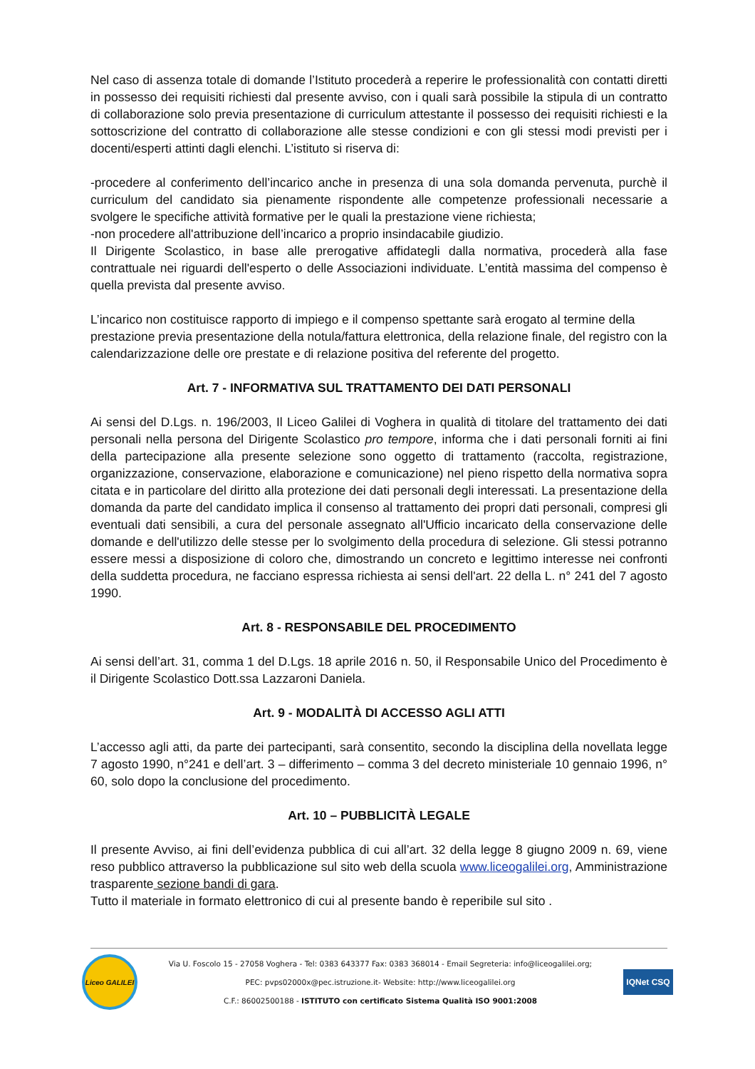Nel caso di assenza totale di domande l’Istituto procederà a reperire le professionalità con contatti diretti in possesso dei requisiti richiesti dal presente avviso, con i quali sarà possibile la stipula di un contratto di collaborazione solo previa presentazione di curriculum attestante il possesso dei requisiti richiesti e la sottoscrizione del contratto di collaborazione alle stesse condizioni e con gli stessi modi previsti per i docenti/esperti attinti dagli elenchi. L’istituto si riserva di:
-procedere al conferimento dell’incarico anche in presenza di una sola domanda pervenuta, purchè il curriculum del candidato sia pienamente rispondente alle competenze professionali necessarie a svolgere le specifiche attività formative per le quali la prestazione viene richiesta;
-non procedere all'attribuzione dell’incarico a proprio insindacabile giudizio.
Il Dirigente Scolastico, in base alle prerogative affidategli dalla normativa, procederà alla fase contrattuale nei riguardi dell'esperto o delle Associazioni individuate. L’entità massima del compenso è quella prevista dal presente avviso.
L’incarico non costituisce rapporto di impiego e il compenso spettante sarà erogato al termine della prestazione previa presentazione della notula/fattura elettronica, della relazione finale, del registro con la calendarizzazione delle ore prestate e di relazione positiva del referente del progetto.
Art. 7 - INFORMATIVA SUL TRATTAMENTO DEI DATI PERSONALI
Ai sensi del D.Lgs. n. 196/2003, Il Liceo Galilei di Voghera in qualità di titolare del trattamento dei dati personali nella persona del Dirigente Scolastico pro tempore, informa che i dati personali forniti ai fini della partecipazione alla presente selezione sono oggetto di trattamento (raccolta, registrazione, organizzazione, conservazione, elaborazione e comunicazione) nel pieno rispetto della normativa sopra citata e in particolare del diritto alla protezione dei dati personali degli interessati. La presentazione della domanda da parte del candidato implica il consenso al trattamento dei propri dati personali, compresi gli eventuali dati sensibili, a cura del personale assegnato all'Ufficio incaricato della conservazione delle domande e dell'utilizzo delle stesse per lo svolgimento della procedura di selezione. Gli stessi potranno essere messi a disposizione di coloro che, dimostrando un concreto e legittimo interesse nei confronti della suddetta procedura, ne facciano espressa richiesta ai sensi dell'art. 22 della L. n° 241 del 7 agosto 1990.
Art. 8 - RESPONSABILE DEL PROCEDIMENTO
Ai sensi dell’art. 31, comma 1 del D.Lgs. 18 aprile 2016 n. 50, il Responsabile Unico del Procedimento è il Dirigente Scolastico Dott.ssa Lazzaroni Daniela.
Art. 9 - MODALITÀ DI ACCESSO AGLI ATTI
L’accesso agli atti, da parte dei partecipanti, sarà consentito, secondo la disciplina della novellata legge 7 agosto 1990, n°241 e dell’art. 3 – differimento – comma 3 del decreto ministeriale 10 gennaio 1996, n° 60, solo dopo la conclusione del procedimento.
Art. 10 – PUBBLICITÀ LEGALE
Il presente Avviso, ai fini dell’evidenza pubblica di cui all’art. 32 della legge 8 giugno 2009 n. 69, viene reso pubblico attraverso la pubblicazione sul sito web della scuola www.liceogalilei.org, Amministrazione trasparente sezione bandi di gara.
Tutto il materiale in formato elettronico di cui al presente bando è reperibile sul sito .
Liceo GALILEI
Via U. Foscolo 15 - 27058 Voghera - Tel: 0383 643377 Fax: 0383 368014 - Email Segreteria: info@liceogalilei.org;
PEC: pvps02000x@pec.istruzione.it- Website: http://www.liceogalilei.org
C.F.: 86002500188 - ISTITUTO con certificato Sistema Qualità ISO 9001:2008
IQNet CSQ